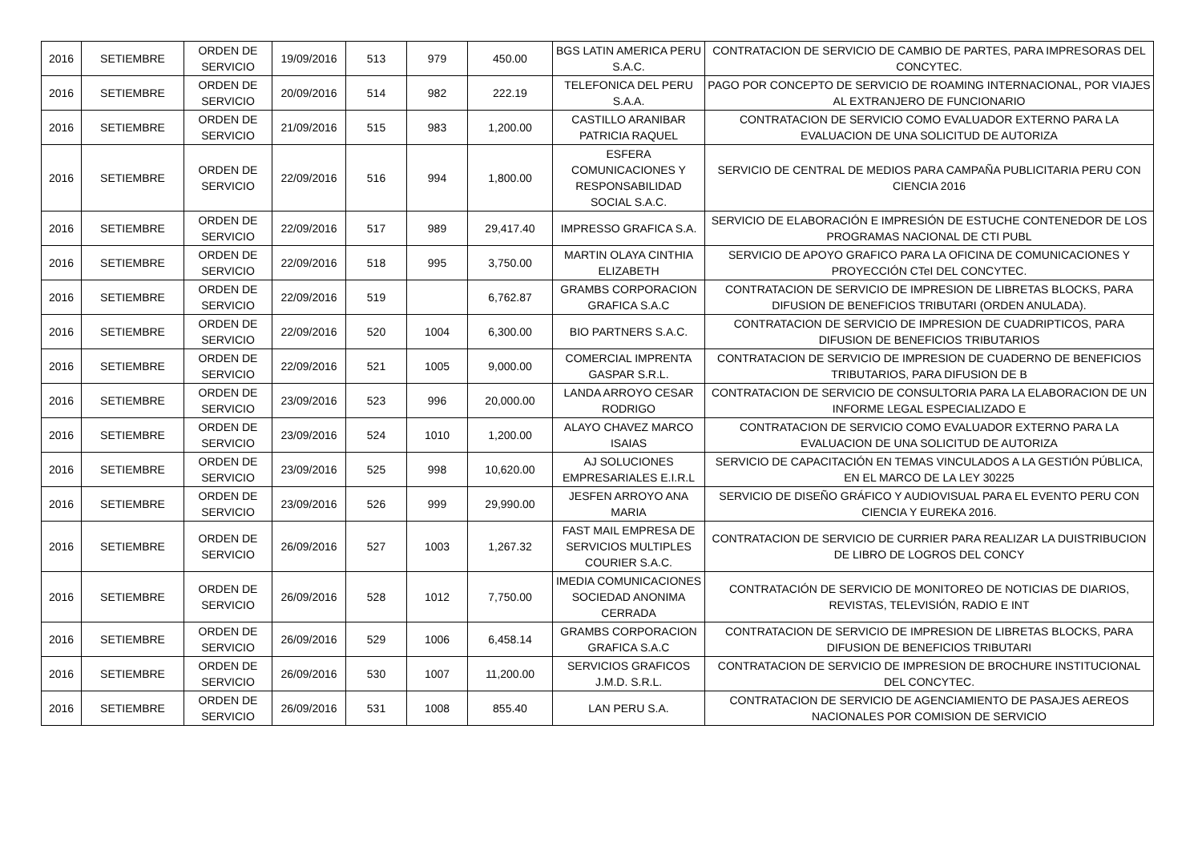| 2016 | SETIEMBRE | ORDEN DE SERVICIO | 19/09/2016 | 513 | 979 | 450.00 | BGS LATIN AMERICA PERU S.A.C. | CONTRATACION DE SERVICIO DE CAMBIO DE PARTES, PARA IMPRESORAS DEL CONCYTEC. |
| 2016 | SETIEMBRE | ORDEN DE SERVICIO | 20/09/2016 | 514 | 982 | 222.19 | TELEFONICA DEL PERU S.A.A. | PAGO POR CONCEPTO DE SERVICIO DE ROAMING INTERNACIONAL, POR VIAJES AL EXTRANJERO DE FUNCIONARIO |
| 2016 | SETIEMBRE | ORDEN DE SERVICIO | 21/09/2016 | 515 | 983 | 1,200.00 | CASTILLO ARANIBAR PATRICIA RAQUEL | CONTRATACION DE SERVICIO COMO EVALUADOR EXTERNO PARA LA EVALUACION DE UNA SOLICITUD DE AUTORIZA |
| 2016 | SETIEMBRE | ORDEN DE SERVICIO | 22/09/2016 | 516 | 994 | 1,800.00 | ESFERA COMUNICACIONES Y RESPONSABILIDAD SOCIAL S.A.C. | SERVICIO DE CENTRAL DE MEDIOS PARA CAMPAÑA PUBLICITARIA PERU CON CIENCIA 2016 |
| 2016 | SETIEMBRE | ORDEN DE SERVICIO | 22/09/2016 | 517 | 989 | 29,417.40 | IMPRESSO GRAFICA S.A. | SERVICIO DE ELABORACIÓN E IMPRESIÓN DE ESTUCHE CONTENEDOR DE LOS PROGRAMAS NACIONAL DE CTI PUBL |
| 2016 | SETIEMBRE | ORDEN DE SERVICIO | 22/09/2016 | 518 | 995 | 3,750.00 | MARTIN OLAYA CINTHIA ELIZABETH | SERVICIO DE APOYO GRAFICO PARA LA OFICINA DE COMUNICACIONES Y PROYECCIÓN CTeI DEL CONCYTEC. |
| 2016 | SETIEMBRE | ORDEN DE SERVICIO | 22/09/2016 | 519 | | 6,762.87 | GRAMBS CORPORACION GRAFICA S.A.C | CONTRATACION DE SERVICIO DE IMPRESION DE LIBRETAS BLOCKS, PARA DIFUSION DE BENEFICIOS TRIBUTARI (ORDEN ANULADA). |
| 2016 | SETIEMBRE | ORDEN DE SERVICIO | 22/09/2016 | 520 | 1004 | 6,300.00 | BIO PARTNERS S.A.C. | CONTRATACION DE SERVICIO DE IMPRESION DE CUADRIPTICOS, PARA DIFUSION DE BENEFICIOS TRIBUTARIOS |
| 2016 | SETIEMBRE | ORDEN DE SERVICIO | 22/09/2016 | 521 | 1005 | 9,000.00 | COMERCIAL IMPRENTA GASPAR S.R.L. | CONTRATACION DE SERVICIO DE IMPRESION DE CUADERNO DE BENEFICIOS TRIBUTARIOS, PARA DIFUSION DE B |
| 2016 | SETIEMBRE | ORDEN DE SERVICIO | 23/09/2016 | 523 | 996 | 20,000.00 | LANDA ARROYO CESAR RODRIGO | CONTRATACION DE SERVICIO DE CONSULTORIA PARA LA ELABORACION DE UN INFORME LEGAL ESPECIALIZADO E |
| 2016 | SETIEMBRE | ORDEN DE SERVICIO | 23/09/2016 | 524 | 1010 | 1,200.00 | ALAYO CHAVEZ MARCO ISAIAS | CONTRATACION DE SERVICIO COMO EVALUADOR EXTERNO PARA LA EVALUACION DE UNA SOLICITUD DE AUTORIZA |
| 2016 | SETIEMBRE | ORDEN DE SERVICIO | 23/09/2016 | 525 | 998 | 10,620.00 | AJ SOLUCIONES EMPRESARIALES E.I.R.L | SERVICIO DE CAPACITACIÓN EN TEMAS VINCULADOS A LA GESTIÓN PÚBLICA, EN EL MARCO DE LA LEY 30225 |
| 2016 | SETIEMBRE | ORDEN DE SERVICIO | 23/09/2016 | 526 | 999 | 29,990.00 | JESFEN ARROYO ANA MARIA | SERVICIO DE DISEÑO GRÁFICO Y AUDIOVISUAL PARA EL EVENTO PERU CON CIENCIA Y EUREKA 2016. |
| 2016 | SETIEMBRE | ORDEN DE SERVICIO | 26/09/2016 | 527 | 1003 | 1,267.32 | FAST MAIL EMPRESA DE SERVICIOS MULTIPLES COURIER S.A.C. | CONTRATACION DE SERVICIO DE CURRIER PARA REALIZAR LA DUISTRIBUCION DE LIBRO DE LOGROS DEL CONCY |
| 2016 | SETIEMBRE | ORDEN DE SERVICIO | 26/09/2016 | 528 | 1012 | 7,750.00 | IMEDIA COMUNICACIONES SOCIEDAD ANONIMA CERRADA | CONTRATACIÓN DE SERVICIO DE MONITOREO DE NOTICIAS DE DIARIOS, REVISTAS, TELEVISIÓN, RADIO E INT |
| 2016 | SETIEMBRE | ORDEN DE SERVICIO | 26/09/2016 | 529 | 1006 | 6,458.14 | GRAMBS CORPORACION GRAFICA S.A.C | CONTRATACION DE SERVICIO DE IMPRESION DE LIBRETAS BLOCKS, PARA DIFUSION DE BENEFICIOS TRIBUTARI |
| 2016 | SETIEMBRE | ORDEN DE SERVICIO | 26/09/2016 | 530 | 1007 | 11,200.00 | SERVICIOS GRAFICOS J.M.D. S.R.L. | CONTRATACION DE SERVICIO DE IMPRESION DE BROCHURE INSTITUCIONAL DEL CONCYTEC. |
| 2016 | SETIEMBRE | ORDEN DE SERVICIO | 26/09/2016 | 531 | 1008 | 855.40 | LAN PERU S.A. | CONTRATACION DE SERVICIO DE AGENCIAMIENTO DE PASAJES AEREOS NACIONALES POR COMISION DE SERVICIO |